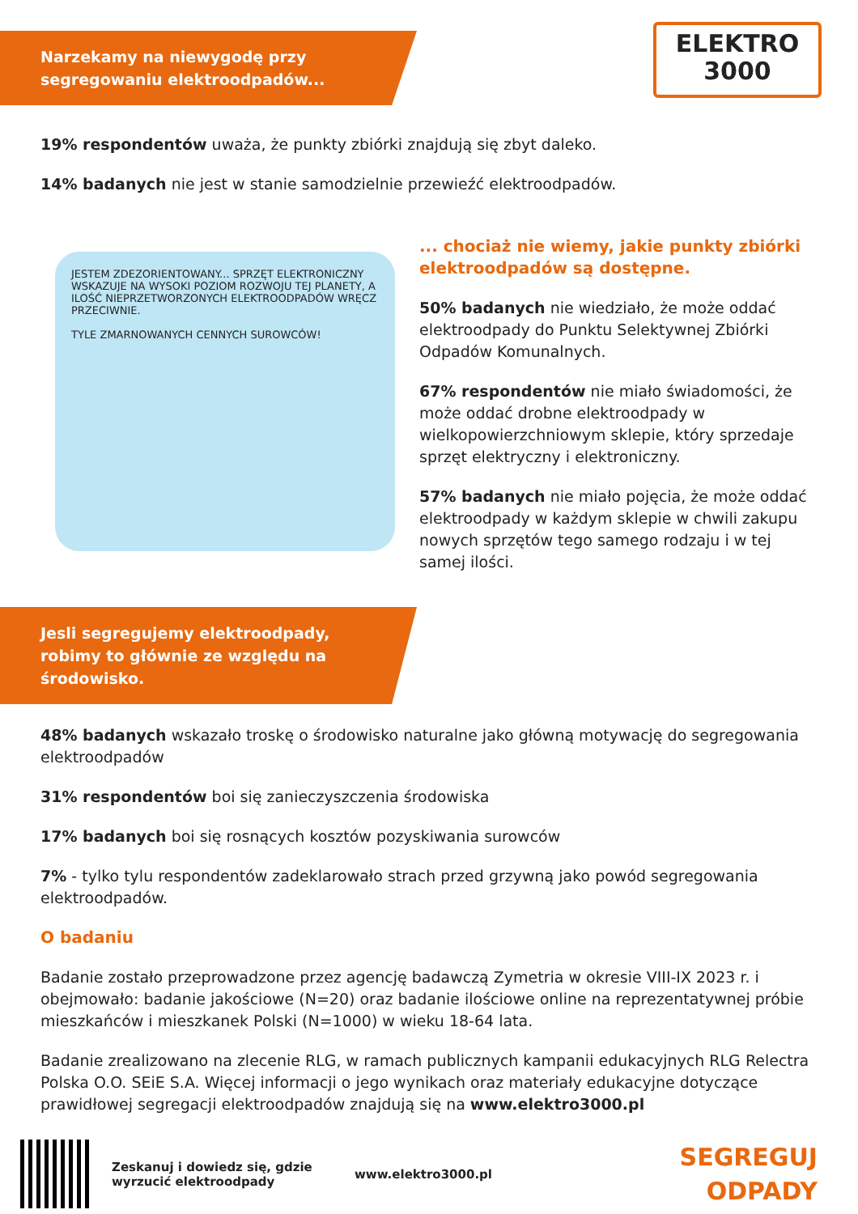ELEKTRO
3000
Narzekamy na niewygodę przy segregowaniu elektroodpadów...
19% respondentów uważa, że punkty zbiórki znajdują się zbyt daleko.
14% badanych nie jest w stanie samodzielnie przewieźć elektroodpadów.
JESTEM ZDEZORIENTOWANY... SPRZĘT ELEKTRONICZNY WSKAZUJE NA WYSOKI POZIOM ROZWOJU TEJ PLANETY, A ILOŚĆ NIEPRZETWORZONYCH ELEKTROODPADÓW WRĘCZ PRZECIWNIE.
TYLE ZMARNOWANYCH CENNYCH SUROWCÓW!
... chociaż nie wiemy, jakie punkty zbiórki elektroodpadów są dostępne.
50% badanych nie wiedziało, że może oddać elektroodpady do Punktu Selektywnej Zbiórki Odpadów Komunalnych.
67% respondentów nie miało świadomości, że może oddać drobne elektroodpady w wielkopowierzchniowym sklepie, który sprzedaje sprzęt elektryczny i elektroniczny.
57% badanych nie miało pojęcia, że może oddać elektroodpady w każdym sklepie w chwili zakupu nowych sprzętów tego samego rodzaju i w tej samej ilości.
Jesli segregujemy elektroodpady, robimy to głównie ze względu na środowisko.
48% badanych wskazało troskę o środowisko naturalne jako główną motywację do segregowania elektroodpadów
31% respondentów boi się zanieczyszczenia środowiska
17% badanych boi się rosnących kosztów pozyskiwania surowców
7% - tylko tylu respondentów zadeklarowało strach przed grzywną jako powód segregowania elektroodpadów.
O badaniu
Badanie zostało przeprowadzone przez agencję badawczą Zymetria w okresie VIII-IX 2023 r. i obejmowało: badanie jakościowe (N=20) oraz badanie ilościowe online na reprezentatywnej próbie mieszkańców i mieszkanek Polski (N=1000) w wieku 18-64 lata.
Badanie zrealizowano na zlecenie RLG, w ramach publicznych kampanii edukacyjnych RLG Relectra Polska O.O. SEiE S.A. Więcej informacji o jego wynikach oraz materiały edukacyjne dotyczące prawidłowej segregacji elektroodpadów znajdują się na www.elektro3000.pl
Zeskanuj i dowiedz się, gdzie wyrzucić elektroodpady
www.elektro3000.pl
SEGREGUJ
ODPADY